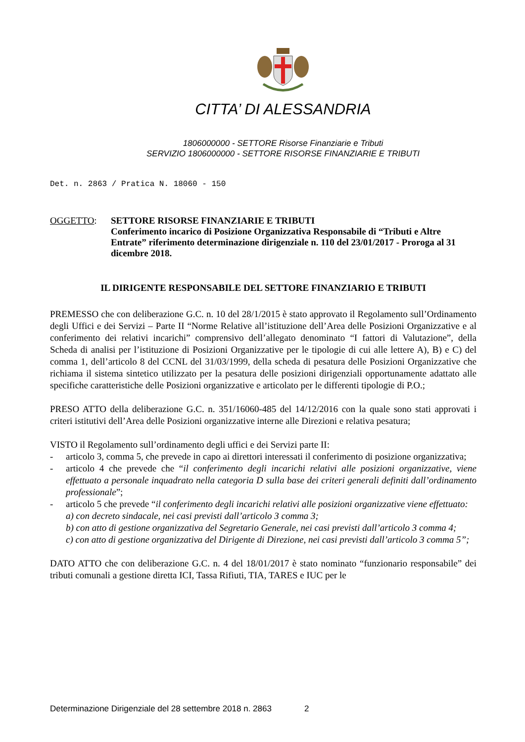CITTA’ DI ALESSANDRIA
1806000000 - SETTORE Risorse Finanziarie e Tributi
SERVIZIO 1806000000 - SETTORE RISORSE FINANZIARIE E TRIBUTI
Det. n. 2863 / Pratica N. 18060 - 150
OGGETTO: SETTORE RISORSE FINANZIARIE E TRIBUTI
Conferimento incarico di Posizione Organizzativa Responsabile di “Tributi e Altre Entrate” riferimento determinazione dirigenziale n. 110 del 23/01/2017 - Proroga al 31 dicembre 2018.
IL DIRIGENTE RESPONSABILE DEL SETTORE FINANZIARIO E TRIBUTI
PREMESSO che con deliberazione G.C. n. 10 del 28/1/2015 è stato approvato il Regolamento sull’Ordinamento degli Uffici e dei Servizi – Parte II “Norme Relative all’istituzione dell’Area delle Posizioni Organizzative e al conferimento dei relativi incarichi” comprensivo dell’allegato denominato “I fattori di Valutazione”, della Scheda di analisi per l’istituzione di Posizioni Organizzative per le tipologie di cui alle lettere A), B) e C) del comma 1, dell’articolo 8 del CCNL del 31/03/1999, della scheda di pesatura delle Posizioni Organizzative che richiama il sistema sintetico utilizzato per la pesatura delle posizioni dirigenziali opportunamente adattato alle specifiche caratteristiche delle Posizioni organizzative e articolato per le differenti tipologie di P.O.;
PRESO ATTO della deliberazione G.C. n. 351/16060-485 del 14/12/2016 con la quale sono stati approvati i criteri istitutivi dell’Area delle Posizioni organizzative interne alle Direzioni e relativa pesatura;
VISTO il Regolamento sull’ordinamento degli uffici e dei Servizi parte II:
- articolo 3, comma 5, che prevede in capo ai direttori interessati il conferimento di posizione organizzativa;
- articolo 4 che prevede che “il conferimento degli incarichi relativi alle posizioni organizzative, viene effettuato a personale inquadrato nella categoria D sulla base dei criteri generali definiti dall’ordinamento professionale”;
- articolo 5 che prevede “il conferimento degli incarichi relativi alle posizioni organizzative viene effettuato:
a) con decreto sindacale, nei casi previsti dall’articolo 3 comma 3;
b) con atto di gestione organizzativa del Segretario Generale, nei casi previsti dall’articolo 3 comma 4;
c) con atto di gestione organizzativa del Dirigente di Direzione, nei casi previsti dall’articolo 3 comma 5”;
DATO ATTO che con deliberazione G.C. n. 4 del 18/01/2017 è stato nominato “funzionario responsabile” dei tributi comunali a gestione diretta ICI, Tassa Rifiuti, TIA, TARES e IUC per le
Determinazione Dirigenziale del 28 settembre 2018 n. 2863 2